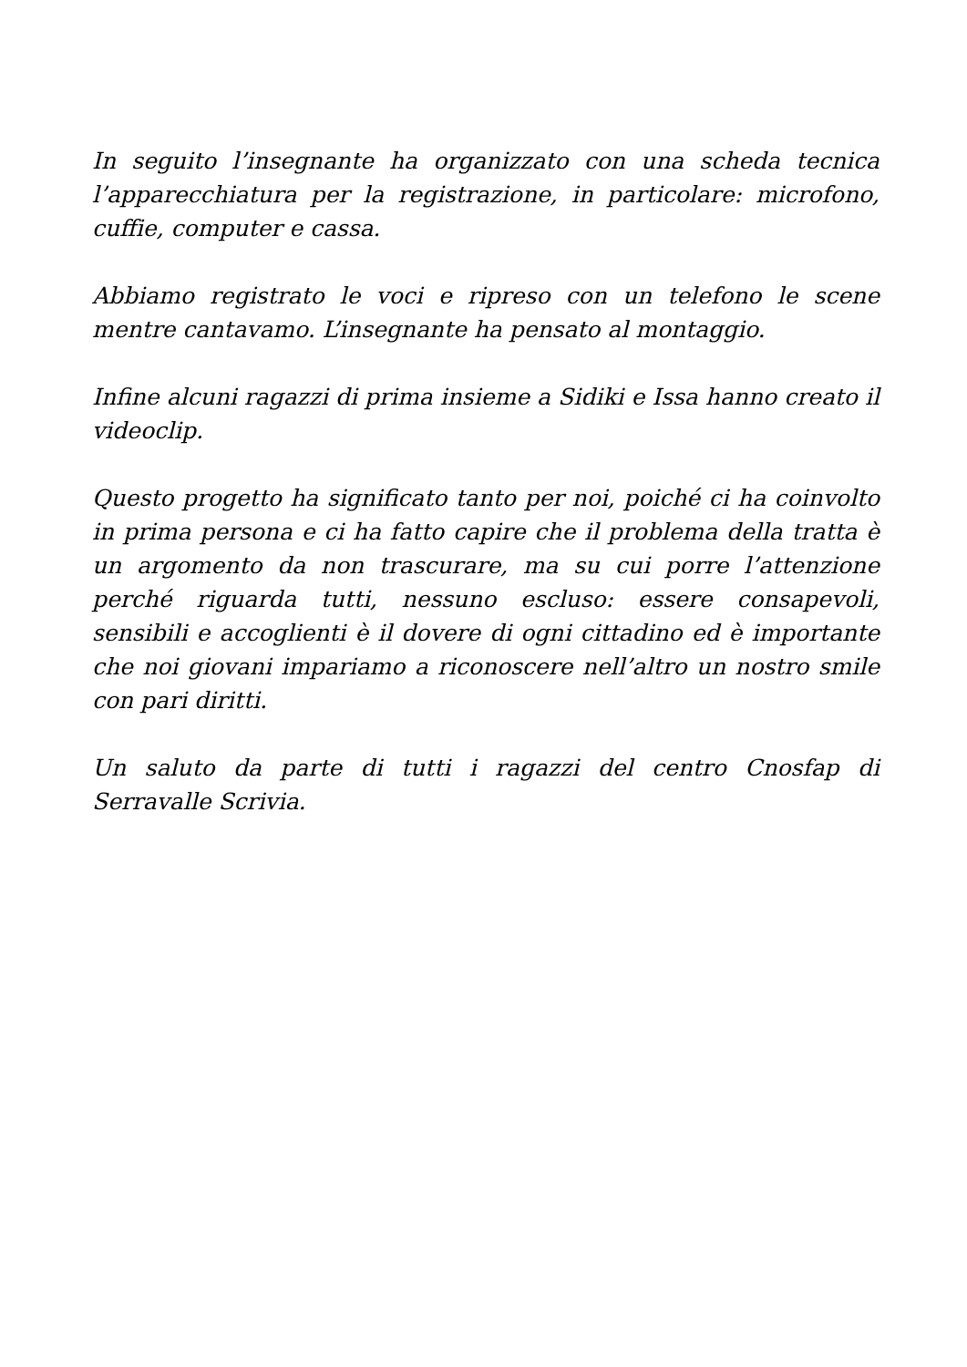In seguito l’insegnante ha organizzato con una scheda tecnica l’apparecchiatura per la registrazione, in particolare: microfono, cuffie, computer e cassa.
Abbiamo registrato le voci e ripreso con un telefono le scene mentre cantavamo. L’insegnante ha pensato al montaggio.
Infine alcuni ragazzi di prima insieme a Sidiki e Issa hanno creato il videoclip.
Questo progetto ha significato tanto per noi, poiché ci ha coinvolto in prima persona e ci ha fatto capire che il problema della tratta è un argomento da non trascurare, ma su cui porre l’attenzione perché riguarda tutti, nessuno escluso: essere consapevoli, sensibili e accoglienti è il dovere di ogni cittadino ed è importante che noi giovani impariamo a riconoscere nell’altro un nostro smile con pari diritti.
Un saluto da parte di tutti i ragazzi del centro Cnosfap di Serravalle Scrivia.